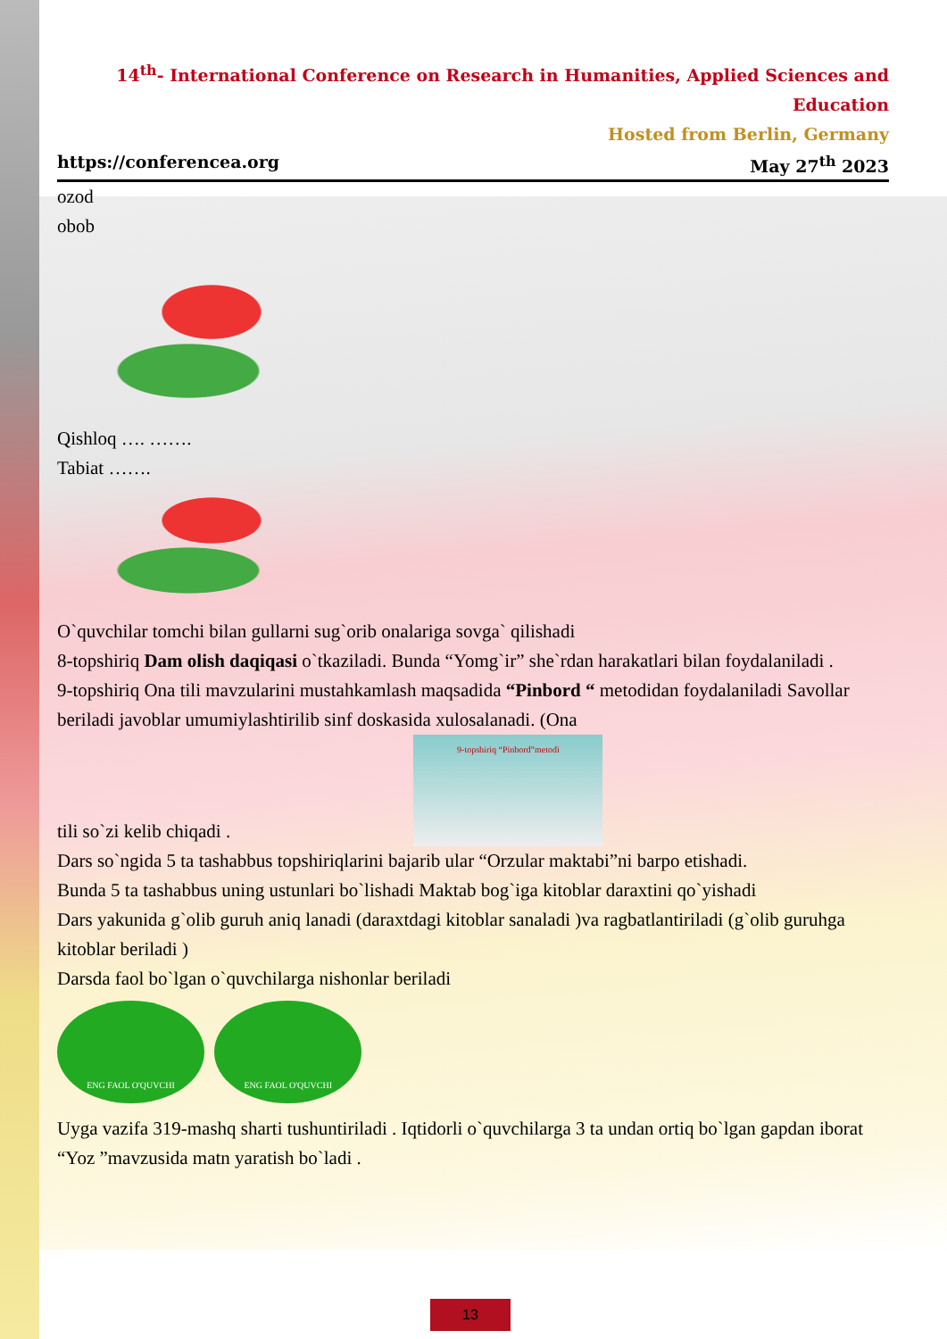14<sup>th</sup>- International Conference on Research in Humanities, Applied Sciences and Education
Hosted from Berlin, Germany
https://conferencea.org May 27<sup>th</sup> 2023
ozod
obob
Qishloq …. …….
Tabiat …….
O`quvchilar tomchi bilan gullarni sug`orib onalariga sovga` qilishadi
8-topshiriq Dam olish daqiqasi o`tkaziladi. Bunda “Yomg`ir” she`rdan harakatlari bilan foydalaniladi .
9-topshiriq Ona tili mavzularini mustahkamlash maqsadida “Pinbord “ metodidan foydalaniladi Savollar beriladi javoblar umumiylashtirilib sinf doskasida xulosalanadi. (Ona
tili so`zi kelib chiqadi . 9-topshiriq “Pinbord”metodi
Dars so`ngida 5 ta tashabbus topshiriqlarini bajarib ular “Orzular maktabi”ni barpo etishadi.
Bunda 5 ta tashabbus uning ustunlari bo`lishadi Maktab bog`iga kitoblar daraxtini qo`yishadi
Dars yakunida g`olib guruh aniq lanadi (daraxtdagi kitoblar sanaladi )va ragbatlantiriladi (g`olib guruhga kitoblar beriladi )
Darsda faol bo`lgan o`quvchilarga nishonlar beriladi
ENG FAOL O'QUVCHI ENG FAOL O'QUVCHI
Uyga vazifa 319-mashq sharti tushuntiriladi . Iqtidorli o`quvchilarga 3 ta undan ortiq bo`lgan gapdan iborat “Yoz ”mavzusida matn yaratish bo`ladi .
13